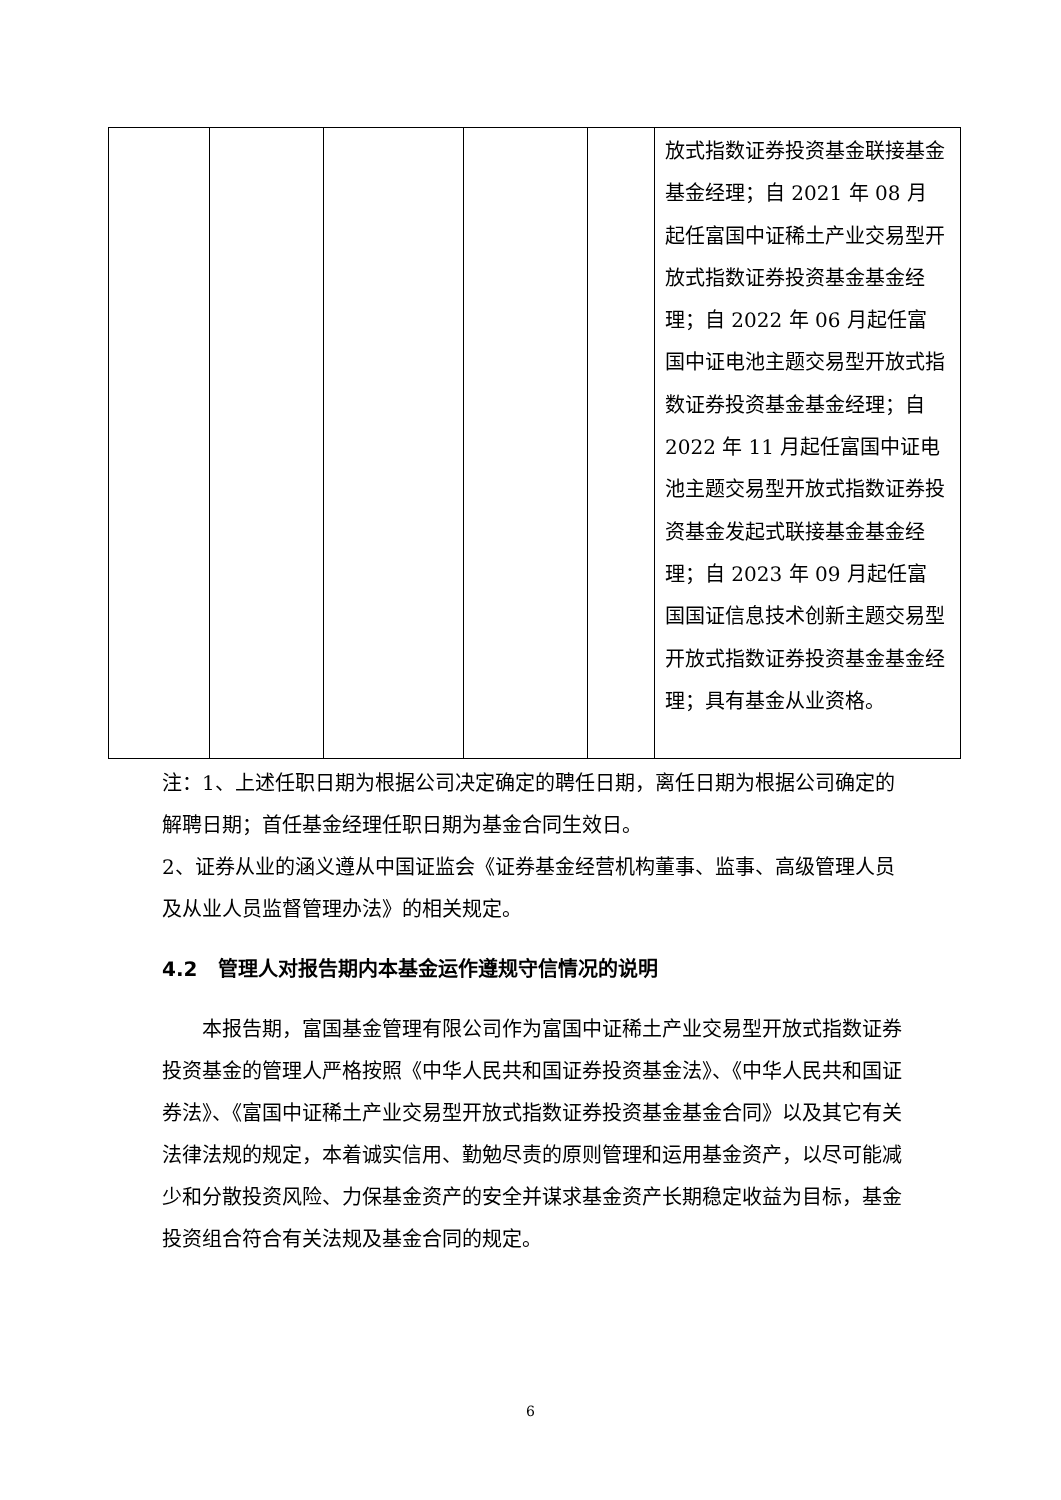| | | | | | 放式指数证券投资基金联接基金基金经理；自 2021 年 08 月起任富国中证稀土产业交易型开放式指数证券投资基金基金经理；自 2022 年 06 月起任富国中证电池主题交易型开放式指数证券投资基金基金经理；自 2022 年 11 月起任富国中证电池主题交易型开放式指数证券投资基金发起式联接基金基金经理；自 2023 年 09 月起任富国国证信息技术创新主题交易型开放式指数证券投资基金基金经理；具有基金从业资格。 |
注：1、上述任职日期为根据公司决定确定的聘任日期，离任日期为根据公司确定的解聘日期；首任基金经理任职日期为基金合同生效日。
2、证券从业的涵义遵从中国证监会《证券基金经营机构董事、监事、高级管理人员及从业人员监督管理办法》的相关规定。
4.2 管理人对报告期内本基金运作遵规守信情况的说明
本报告期，富国基金管理有限公司作为富国中证稀土产业交易型开放式指数证券投资基金的管理人严格按照《中华人民共和国证券投资基金法》、《中华人民共和国证券法》、《富国中证稀土产业交易型开放式指数证券投资基金基金合同》以及其它有关法律法规的规定，本着诚实信用、勤勉尽责的原则管理和运用基金资产，以尽可能减少和分散投资风险、力保基金资产的安全并谋求基金资产长期稳定收益为目标，基金投资组合符合有关法规及基金合同的规定。
6